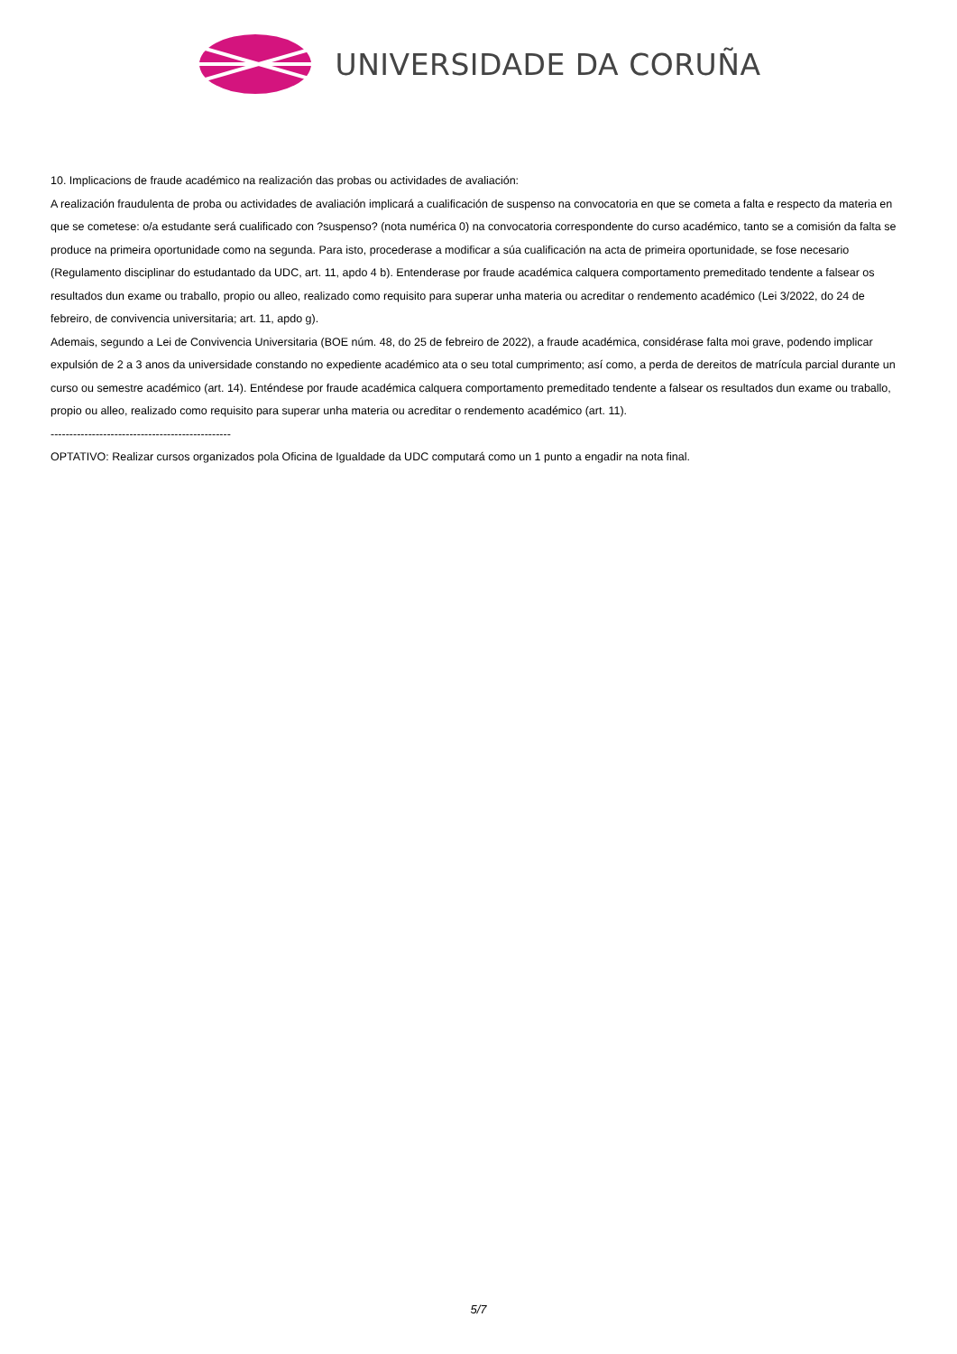UNIVERSIDADE DA CORUÑA
10. Implicacions de fraude académico na realización das probas ou actividades de avaliación:
A realización fraudulenta de proba ou actividades de avaliación implicará a cualificación de suspenso na convocatoria en que se cometa a falta e respecto da materia en que se cometese: o/a estudante será cualificado con ?suspenso? (nota numérica 0) na convocatoria correspondente do curso académico, tanto se a comisión da falta se produce na primeira oportunidade como na segunda. Para isto, procederase a modificar a súa cualificación na acta de primeira oportunidade, se fose necesario (Regulamento disciplinar do estudantado da UDC, art. 11, apdo 4 b). Entenderase por fraude académica calquera comportamento premeditado tendente a falsear os resultados dun exame ou traballo, propio ou alleo, realizado como requisito para superar unha materia ou acreditar o rendemento académico (Lei 3/2022, do 24 de febreiro, de convivencia universitaria; art. 11, apdo g).
Ademais, segundo a Lei de Convivencia Universitaria (BOE núm. 48, do 25 de febreiro de 2022), a fraude académica, considérase falta moi grave, podendo implicar expulsión de 2 a 3 anos da universidade constando no expediente académico ata o seu total cumprimento; así como, a perda de dereitos de matrícula parcial durante un curso ou semestre académico (art. 14). Enténdese por fraude académica calquera comportamento premeditado tendente a falsear os resultados dun exame ou traballo, propio ou alleo, realizado como requisito para superar unha materia ou acreditar o rendemento académico (art. 11).
------------------------------------------------
OPTATIVO: Realizar cursos organizados pola Oficina de Igualdade da UDC computará como un 1 punto a engadir na nota final.
5/7